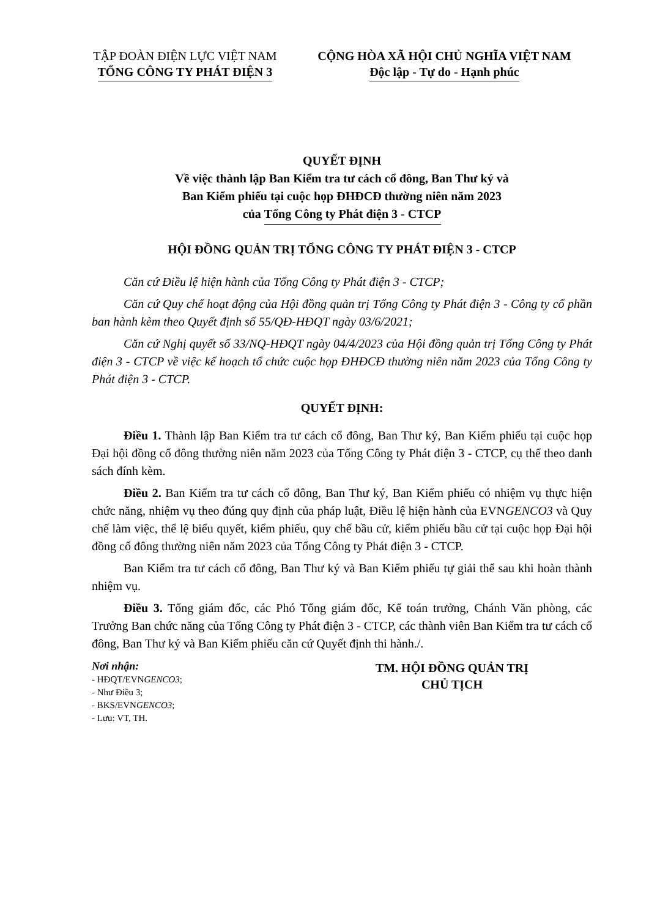TẬP ĐOÀN ĐIỆN LỰC VIỆT NAM
TỔNG CÔNG TY PHÁT ĐIỆN 3
CỘNG HÒA XÃ HỘI CHỦ NGHĨA VIỆT NAM
Độc lập - Tự do - Hạnh phúc
QUYẾT ĐỊNH
Về việc thành lập Ban Kiểm tra tư cách cổ đông, Ban Thư ký và
Ban Kiểm phiếu tại cuộc họp ĐHĐCĐ thường niên năm 2023
của Tổng Công ty Phát điện 3 - CTCP
HỘI ĐỒNG QUẢN TRỊ TỔNG CÔNG TY PHÁT ĐIỆN 3 - CTCP
Căn cứ Điều lệ hiện hành của Tổng Công ty Phát điện 3 - CTCP;
Căn cứ Quy chế hoạt động của Hội đồng quản trị Tổng Công ty Phát điện 3 - Công ty cổ phần ban hành kèm theo Quyết định số 55/QĐ-HĐQT ngày 03/6/2021;
Căn cứ Nghị quyết số 33/NQ-HĐQT ngày 04/4/2023 của Hội đồng quản trị Tổng Công ty Phát điện 3 - CTCP về việc kế hoạch tổ chức cuộc họp ĐHĐCĐ thường niên năm 2023 của Tổng Công ty Phát điện 3 - CTCP.
QUYẾT ĐỊNH:
Điều 1. Thành lập Ban Kiểm tra tư cách cổ đông, Ban Thư ký, Ban Kiểm phiếu tại cuộc họp Đại hội đồng cổ đông thường niên năm 2023 của Tổng Công ty Phát điện 3 - CTCP, cụ thể theo danh sách đính kèm.
Điều 2. Ban Kiểm tra tư cách cổ đông, Ban Thư ký, Ban Kiểm phiếu có nhiệm vụ thực hiện chức năng, nhiệm vụ theo đúng quy định của pháp luật, Điều lệ hiện hành của EVNGENCO3 và Quy chế làm việc, thể lệ biểu quyết, kiểm phiếu, quy chế bầu cử, kiểm phiếu bầu cử tại cuộc họp Đại hội đồng cổ đông thường niên năm 2023 của Tổng Công ty Phát điện 3 - CTCP.
Ban Kiểm tra tư cách cổ đông, Ban Thư ký và Ban Kiểm phiếu tự giải thể sau khi hoàn thành nhiệm vụ.
Điều 3. Tổng giám đốc, các Phó Tổng giám đốc, Kế toán trưởng, Chánh Văn phòng, các Trưởng Ban chức năng của Tổng Công ty Phát điện 3 - CTCP, các thành viên Ban Kiểm tra tư cách cổ đông, Ban Thư ký và Ban Kiểm phiếu căn cứ Quyết định thi hành./.
Nơi nhận:
- HĐQT/EVNGENCO3;
- Như Điều 3;
- BKS/EVNGENCO3;
- Lưu: VT, TH.
TM. HỘI ĐỒNG QUẢN TRỊ
CHỦ TỊCH